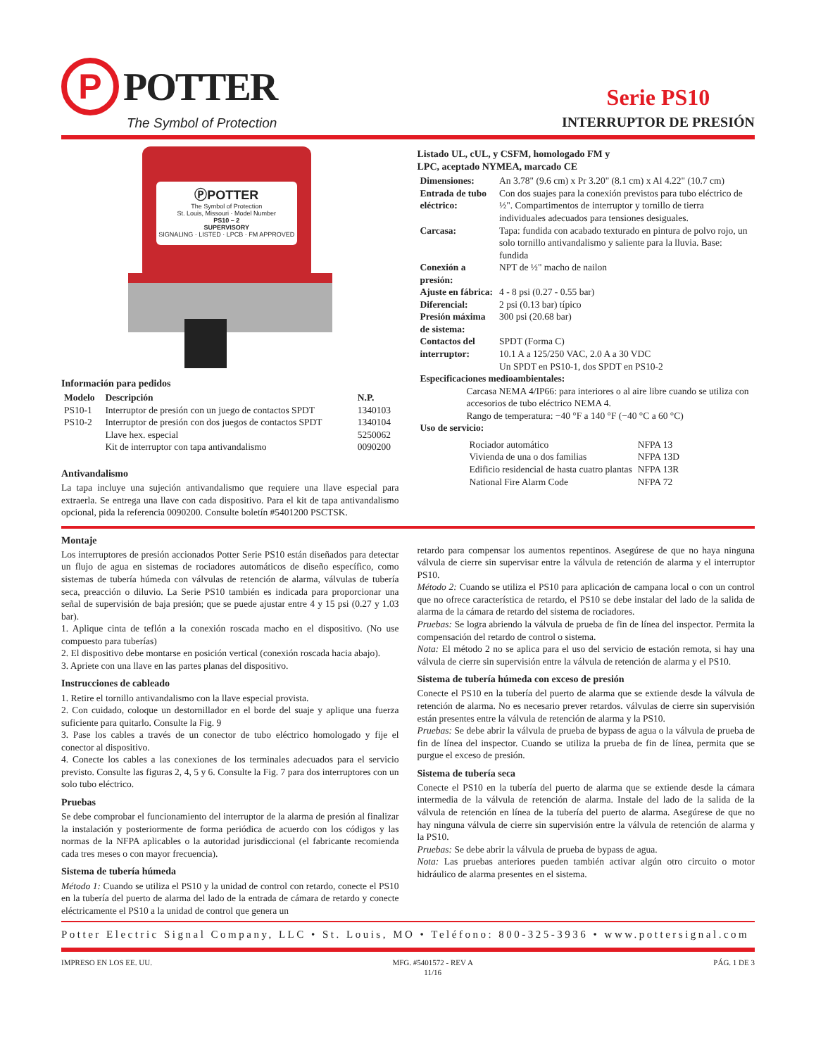P
POTTER
The Symbol of Protection
Serie PS10
INTERRUPTOR DE PRESIÓN
ⓅPOTTER
The Symbol of Protection
St. Louis, Missouri · Model Number
PS10 – 2
SUPERVISORY
SIGNALING · LISTED · LPCB · FM APPROVED
Información para pedidos
| Modelo | Descripción | N.P. |
| --- | --- | --- |
| PS10-1 | Interruptor de presión con un juego de contactos SPDT | 1340103 |
| PS10-2 | Interruptor de presión con dos juegos de contactos SPDT | 1340104 |
| | Llave hex. especial | 5250062 |
| | Kit de interruptor con tapa antivandalismo | 0090200 |
Antivandalismo
La tapa incluye una sujeción antivandalismo que requiere una llave especial para extraerla. Se entrega una llave con cada dispositivo. Para el kit de tapa antivandalismo opcional, pida la referencia 0090200. Consulte boletín #5401200 PSCTSK.
Listado UL, cUL, y CSFM, homologado FM y
LPC, aceptado NYMEA, marcado CE
| Dimensiones: | An 3.78" (9.6 cm) x Pr 3.20" (8.1 cm) x Al 4.22" (10.7 cm) |
| Entrada de tubo eléctrico: | Con dos suajes para la conexión previstos para tubo eléctrico de ½". Compartimentos de interruptor y tornillo de tierra individuales adecuados para tensiones desiguales. |
| Carcasa: | Tapa: fundida con acabado texturado en pintura de polvo rojo, un solo tornillo antivandalismo y saliente para la lluvia. Base: fundida |
| Conexión a presión: | NPT de ½" macho de nailon |
| Ajuste en fábrica: | 4 - 8 psi (0.27 - 0.55 bar) |
| Diferencial: | 2 psi (0.13 bar) típico |
| Presión máxima de sistema: | 300 psi (20.68 bar) |
| Contactos del interruptor: | SPDT (Forma C) 10.1 A a 125/250 VAC, 2.0 A a 30 VDC Un SPDT en PS10-1, dos SPDT en PS10-2 |
| Especificaciones medioambientales: | |
| Carcasa NEMA 4/IP66: para interiores o al aire libre cuando se utiliza con accesorios de tubo eléctrico NEMA 4. Rango de temperatura: −40 °F a 140 °F (−40 °C a 60 °C) | |
| Uso de servicio: | |
| Rociador automático | NFPA 13 |
| Vivienda de una o dos familias | NFPA 13D |
| Edificio residencial de hasta cuatro plantas | NFPA 13R |
| National Fire Alarm Code | NFPA 72 |
Montaje
Los interruptores de presión accionados Potter Serie PS10 están diseñados para detectar un flujo de agua en sistemas de rociadores automáticos de diseño específico, como sistemas de tubería húmeda con válvulas de retención de alarma, válvulas de tubería seca, preacción o diluvio. La Serie PS10 también es indicada para proporcionar una señal de supervisión de baja presión; que se puede ajustar entre 4 y 15 psi (0.27 y 1.03 bar).
1. Aplique cinta de teflón a la conexión roscada macho en el dispositivo. (No use compuesto para tuberías)
2. El dispositivo debe montarse en posición vertical (conexión roscada hacia abajo).
3. Apriete con una llave en las partes planas del dispositivo.
Instrucciones de cableado
1. Retire el tornillo antivandalismo con la llave especial provista.
2. Con cuidado, coloque un destornillador en el borde del suaje y aplique una fuerza suficiente para quitarlo. Consulte la Fig. 9
3. Pase los cables a través de un conector de tubo eléctrico homologado y fije el conector al dispositivo.
4. Conecte los cables a las conexiones de los terminales adecuados para el servicio previsto. Consulte las figuras 2, 4, 5 y 6. Consulte la Fig. 7 para dos interruptores con un solo tubo eléctrico.
Pruebas
Se debe comprobar el funcionamiento del interruptor de la alarma de presión al finalizar la instalación y posteriormente de forma periódica de acuerdo con los códigos y las normas de la NFPA aplicables o la autoridad jurisdiccional (el fabricante recomienda cada tres meses o con mayor frecuencia).
Sistema de tubería húmeda
Método 1: Cuando se utiliza el PS10 y la unidad de control con retardo, conecte el PS10 en la tubería del puerto de alarma del lado de la entrada de cámara de retardo y conecte eléctricamente el PS10 a la unidad de control que genera un
retardo para compensar los aumentos repentinos. Asegúrese de que no haya ninguna válvula de cierre sin supervisar entre la válvula de retención de alarma y el interruptor PS10.
Método 2: Cuando se utiliza el PS10 para aplicación de campana local o con un control que no ofrece característica de retardo, el PS10 se debe instalar del lado de la salida de alarma de la cámara de retardo del sistema de rociadores.
Pruebas: Se logra abriendo la válvula de prueba de fin de línea del inspector. Permita la compensación del retardo de control o sistema.
Nota: El método 2 no se aplica para el uso del servicio de estación remota, si hay una válvula de cierre sin supervisión entre la válvula de retención de alarma y el PS10.
Sistema de tubería húmeda con exceso de presión
Conecte el PS10 en la tubería del puerto de alarma que se extiende desde la válvula de retención de alarma. No es necesario prever retardos. válvulas de cierre sin supervisión están presentes entre la válvula de retención de alarma y la PS10.
Pruebas: Se debe abrir la válvula de prueba de bypass de agua o la válvula de prueba de fin de línea del inspector. Cuando se utiliza la prueba de fin de línea, permita que se purgue el exceso de presión.
Sistema de tubería seca
Conecte el PS10 en la tubería del puerto de alarma que se extiende desde la cámara intermedia de la válvula de retención de alarma. Instale del lado de la salida de la válvula de retención en línea de la tubería del puerto de alarma. Asegúrese de que no hay ninguna válvula de cierre sin supervisión entre la válvula de retención de alarma y la PS10.
Pruebas: Se debe abrir la válvula de prueba de bypass de agua.
Nota: Las pruebas anteriores pueden también activar algún otro circuito o motor hidráulico de alarma presentes en el sistema.
Potter Electric Signal Company, LLC • St. Louis, MO • Teléfono: 800-325-3936 • www.pottersignal.com
IMPRESO EN LOS EE. UU. MFG. #5401572 - REV A
11/16 PÁG. 1 DE 3